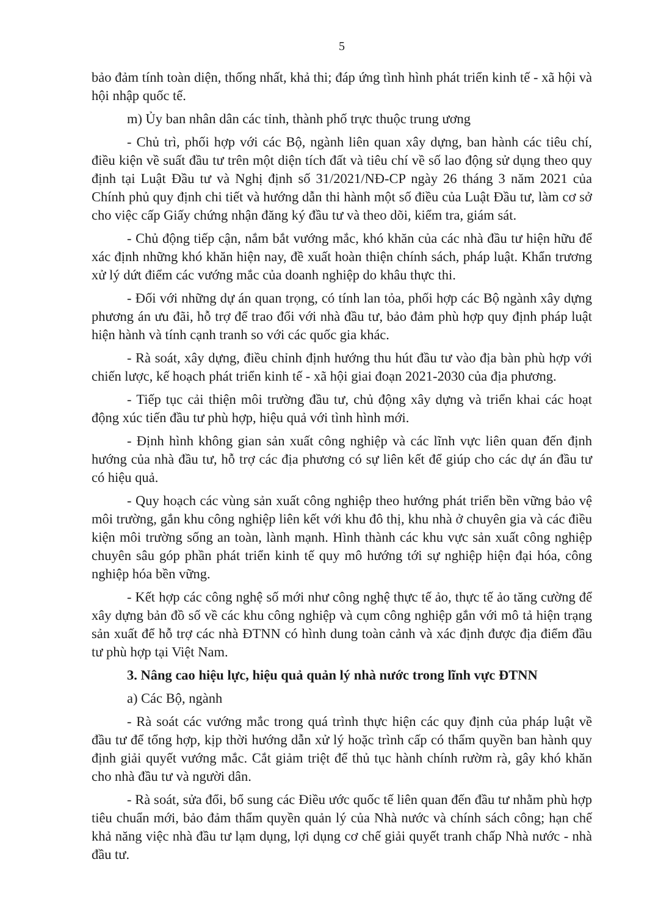5
bảo đảm tính toàn diện, thống nhất, khả thi; đáp ứng tình hình phát triển kinh tế - xã hội và hội nhập quốc tế.
m) Ủy ban nhân dân các tỉnh, thành phố trực thuộc trung ương
- Chủ trì, phối hợp với các Bộ, ngành liên quan xây dựng, ban hành các tiêu chí, điều kiện về suất đầu tư trên một diện tích đất và tiêu chí về số lao động sử dụng theo quy định tại Luật Đầu tư và Nghị định số 31/2021/NĐ-CP ngày 26 tháng 3 năm 2021 của Chính phủ quy định chi tiết và hướng dẫn thi hành một số điều của Luật Đầu tư, làm cơ sở cho việc cấp Giấy chứng nhận đăng ký đầu tư và theo dõi, kiểm tra, giám sát.
- Chủ động tiếp cận, nắm bắt vướng mắc, khó khăn của các nhà đầu tư hiện hữu để xác định những khó khăn hiện nay, đề xuất hoàn thiện chính sách, pháp luật. Khẩn trương xử lý dứt điểm các vướng mắc của doanh nghiệp do khâu thực thi.
- Đối với những dự án quan trọng, có tính lan tỏa, phối hợp các Bộ ngành xây dựng phương án ưu đãi, hỗ trợ để trao đổi với nhà đầu tư, bảo đảm phù hợp quy định pháp luật hiện hành và tính cạnh tranh so với các quốc gia khác.
- Rà soát, xây dựng, điều chỉnh định hướng thu hút đầu tư vào địa bàn phù hợp với chiến lược, kế hoạch phát triển kinh tế - xã hội giai đoạn 2021-2030 của địa phương.
- Tiếp tục cải thiện môi trường đầu tư, chủ động xây dựng và triển khai các hoạt động xúc tiến đầu tư phù hợp, hiệu quả với tình hình mới.
- Định hình không gian sản xuất công nghiệp và các lĩnh vực liên quan đến định hướng của nhà đầu tư, hỗ trợ các địa phương có sự liên kết để giúp cho các dự án đầu tư có hiệu quả.
- Quy hoạch các vùng sản xuất công nghiệp theo hướng phát triển bền vững bảo vệ môi trường, gắn khu công nghiệp liên kết với khu đô thị, khu nhà ở chuyên gia và các điều kiện môi trường sống an toàn, lành mạnh. Hình thành các khu vực sản xuất công nghiệp chuyên sâu góp phần phát triển kinh tế quy mô hướng tới sự nghiệp hiện đại hóa, công nghiệp hóa bền vững.
- Kết hợp các công nghệ số mới như công nghệ thực tế ảo, thực tế ảo tăng cường để xây dựng bản đồ số về các khu công nghiệp và cụm công nghiệp gắn với mô tả hiện trạng sản xuất để hỗ trợ các nhà ĐTNN có hình dung toàn cảnh và xác định được địa điểm đầu tư phù hợp tại Việt Nam.
3. Nâng cao hiệu lực, hiệu quả quản lý nhà nước trong lĩnh vực ĐTNN
a) Các Bộ, ngành
- Rà soát các vướng mắc trong quá trình thực hiện các quy định của pháp luật về đầu tư để tổng hợp, kịp thời hướng dẫn xử lý hoặc trình cấp có thẩm quyền ban hành quy định giải quyết vướng mắc. Cắt giảm triệt để thủ tục hành chính rườm rà, gây khó khăn cho nhà đầu tư và người dân.
- Rà soát, sửa đổi, bổ sung các Điều ước quốc tế liên quan đến đầu tư nhằm phù hợp tiêu chuẩn mới, bảo đảm thẩm quyền quản lý của Nhà nước và chính sách công; hạn chế khả năng việc nhà đầu tư lạm dụng, lợi dụng cơ chế giải quyết tranh chấp Nhà nước - nhà đầu tư.